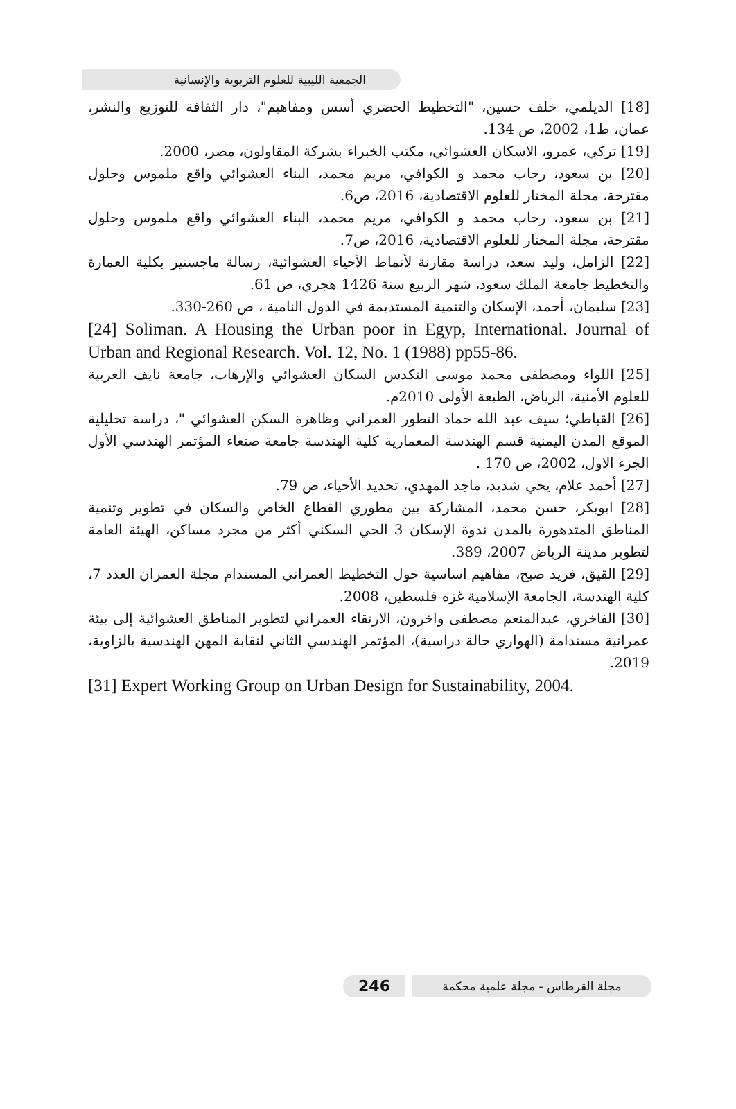الجمعية الليبية للعلوم التربوية والإنسانية
[18] الديلمي، خلف حسين، "التخطيط الحضري أسس ومفاهيم"، دار الثقافة للتوزيع والنشر، عمان، ط1، 2002، ص 134.
[19] تركي، عمرو، الاسكان العشوائي، مكتب الخبراء بشركة المقاولون، مصر، 2000.
[20] بن سعود، رحاب محمد و الكوافي، مريم محمد، البناء العشوائي واقع ملموس وحلول مقترحة، مجلة المختار للعلوم الاقتصادية، 2016، ص6.
[21] بن سعود، رحاب محمد و الكوافي، مريم محمد، البناء العشوائي واقع ملموس وحلول مقترحة، مجلة المختار للعلوم الاقتصادية، 2016، ص7.
[22] الزامل، وليد سعد، دراسة مقارنة لأنماط الأحياء العشوائية، رسالة ماجستير بكلية العمارة والتخطيط جامعة الملك سعود، شهر الربيع سنة 1426 هجري، ص 61.
[23] سليمان، أحمد، الإسكان والتنمية المستديمة في الدول النامية ، ص 260-330.
[24] Soliman. A Housing the Urban poor in Egyp, International. Journal of Urban and Regional Research. Vol. 12, No. 1 (1988) pp55-86.
[25] اللواء ومصطفى محمد موسى التكدس السكان العشوائي والإرهاب، جامعة نايف العربية للعلوم الأمنية، الرياض، الطبعة الأولى 2010م.
[26] القباطي؛ سيف عبد الله حماد التطور العمراني وظاهرة السكن العشوائي "، دراسة تحليلية الموقع المدن اليمنية قسم الهندسة المعمارية كلية الهندسة جامعة صنعاء المؤتمر الهندسي الأول الجزء الاول، 2002، ص 170 .
[27] أحمد علام، يحي شديد، ماجد المهدي، تحديد الأحياء، ص 79.
[28] ابوبكر، حسن محمد، المشاركة بين مطوري القطاع الخاص والسكان في تطوير وتنمية المناطق المتدهورة بالمدن ندوة الإسكان 3 الحي السكني أكثر من مجرد مساكن، الهيئة العامة لتطوير مدينة الرياض 2007، 389.
[29] القيق، فريد صبح، مفاهيم اساسية حول التخطيط العمراني المستدام مجلة العمران العدد 7، كلية الهندسة، الجامعة الإسلامية غزه فلسطين، 2008.
[30] الفاخري، عبدالمنعم مصطفى واخرون، الارتقاء العمراني لتطوير المناطق العشوائية إلى بيئة عمرانية مستدامة (الهواري حالة دراسية)، المؤتمر الهندسي الثاني لنقابة المهن الهندسية بالزاوية، 2019.
[31] Expert Working Group on Urban Design for Sustainability, 2004.
246
مجلة القرطاس - مجلة علمية محكمة